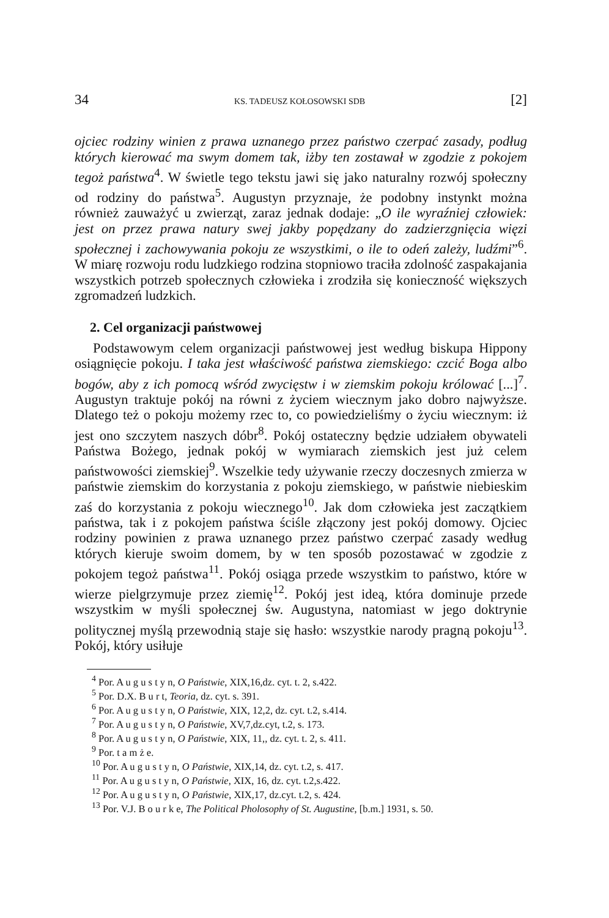34 KS. TADEUSZ KOŁOSOWSKI SDB [2]
ojciec rodziny winien z prawa uznanego przez państwo czerpać zasady, podług których kierować ma swym domem tak, iżby ten zostawał w zgodzie z pokojem tegoż państwa<sup>4</sup>. W świetle tego tekstu jawi się jako naturalny rozwój społeczny od rodziny do państwa<sup>5</sup>. Augustyn przyznaje, że podobny instynkt można również zauważyć u zwierząt, zaraz jednak dodaje: „O ile wyraźniej człowiek: jest on przez prawa natury swej jakby popędzany do zadzierzgnięcia więzi społecznej i zachowywania pokoju ze wszystkimi, o ile to odeń zależy, ludźmi”<sup>6</sup>. W miarę rozwoju rodu ludzkiego rodzina stopniowo traciła zdolność zaspakajania wszystkich potrzeb społecznych człowieka i zrodziła się konieczność większych zgromadzeń ludzkich.
2. Cel organizacji państwowej
Podstawowym celem organizacji państwowej jest według biskupa Hippony osiągnięcie pokoju. I taka jest właściwość państwa ziemskiego: czcić Boga albo bogów, aby z ich pomocą wśród zwycięstw i w ziemskim pokoju królować [...]<sup>7</sup>. Augustyn traktuje pokój na równi z życiem wiecznym jako dobro najwyższe. Dlatego też o pokoju możemy rzec to, co powiedzieliśmy o życiu wiecznym: iż jest ono szczytem naszych dóbr<sup>8</sup>. Pokój ostateczny będzie udziałem obywateli Państwa Bożego, jednak pokój w wymiarach ziemskich jest już celem państwowości ziemskiej<sup>9</sup>. Wszelkie tedy używanie rzeczy doczesnych zmierza w państwie ziemskim do korzystania z pokoju ziemskiego, w państwie niebieskim zaś do korzystania z pokoju wiecznego<sup>10</sup>. Jak dom człowieka jest zaczątkiem państwa, tak i z pokojem państwa ściśle złączony jest pokój domowy. Ojciec rodziny powinien z prawa uznanego przez państwo czerpać zasady według których kieruje swoim domem, by w ten sposób pozostawać w zgodzie z pokojem tegoż państwa<sup>11</sup>. Pokój osiąga przede wszystkim to państwo, które w wierze pielgrzymuje przez ziemię<sup>12</sup>. Pokój jest ideą, która dominuje przede wszystkim w myśli społecznej św. Augustyna, natomiast w jego doktrynie politycznej myślą przewodnią staje się hasło: wszystkie narody pragną pokoju<sup>13</sup>. Pokój, który usiłuje
<sup>4</sup> Por. A u g u s t y n, O Państwie, XIX,16,dz. cyt. t. 2, s.422.
<sup>5</sup> Por. D.X. B u r t, Teoria, dz. cyt. s. 391.
<sup>6</sup> Por. A u g u s t y n, O Państwie, XIX, 12,2, dz. cyt. t.2, s.414.
<sup>7</sup> Por. A u g u s t y n, O Państwie, XV,7,dz.cyt, t.2, s. 173.
<sup>8</sup> Por. A u g u s t y n, O Państwie, XIX, 11,, dz. cyt. t. 2, s. 411.
<sup>9</sup> Por. t a m ż e.
<sup>10</sup> Por. A u g u s t y n, O Państwie, XIX,14, dz. cyt. t.2, s. 417.
<sup>11</sup> Por. A u g u s t y n, O Państwie, XIX, 16, dz. cyt. t.2,s.422.
<sup>12</sup> Por. A u g u s t y n, O Państwie, XIX,17, dz.cyt. t.2, s. 424.
<sup>13</sup> Por. V.J. B o u r k e, The Political Pholosophy of St. Augustine, [b.m.] 1931, s. 50.